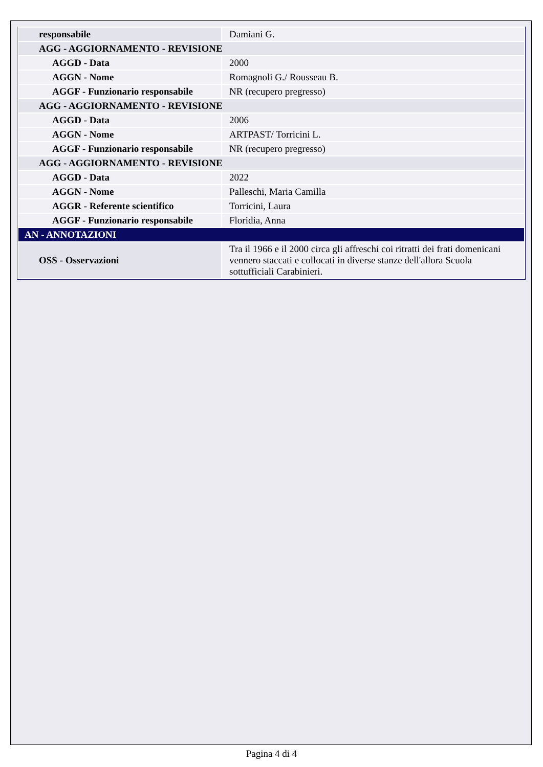| responsabile | Damiani G. |
| AGG - AGGIORNAMENTO - REVISIONE | |
| AGGD - Data | 2000 |
| AGGN - Nome | Romagnoli G./ Rousseau B. |
| AGGF - Funzionario responsabile | NR (recupero pregresso) |
| AGG - AGGIORNAMENTO - REVISIONE | |
| AGGD - Data | 2006 |
| AGGN - Nome | ARTPAST/ Torricini L. |
| AGGF - Funzionario responsabile | NR (recupero pregresso) |
| AGG - AGGIORNAMENTO - REVISIONE | |
| AGGD - Data | 2022 |
| AGGN - Nome | Palleschi, Maria Camilla |
| AGGR - Referente scientifico | Torricini, Laura |
| AGGF - Funzionario responsabile | Floridia, Anna |
| AN - ANNOTAZIONI | |
| OSS - Osservazioni | Tra il 1966 e il 2000 circa gli affreschi coi ritratti dei frati domenicani vennero staccati e collocati in diverse stanze dell'allora Scuola sottufficiali Carabinieri. |
Pagina 4 di 4